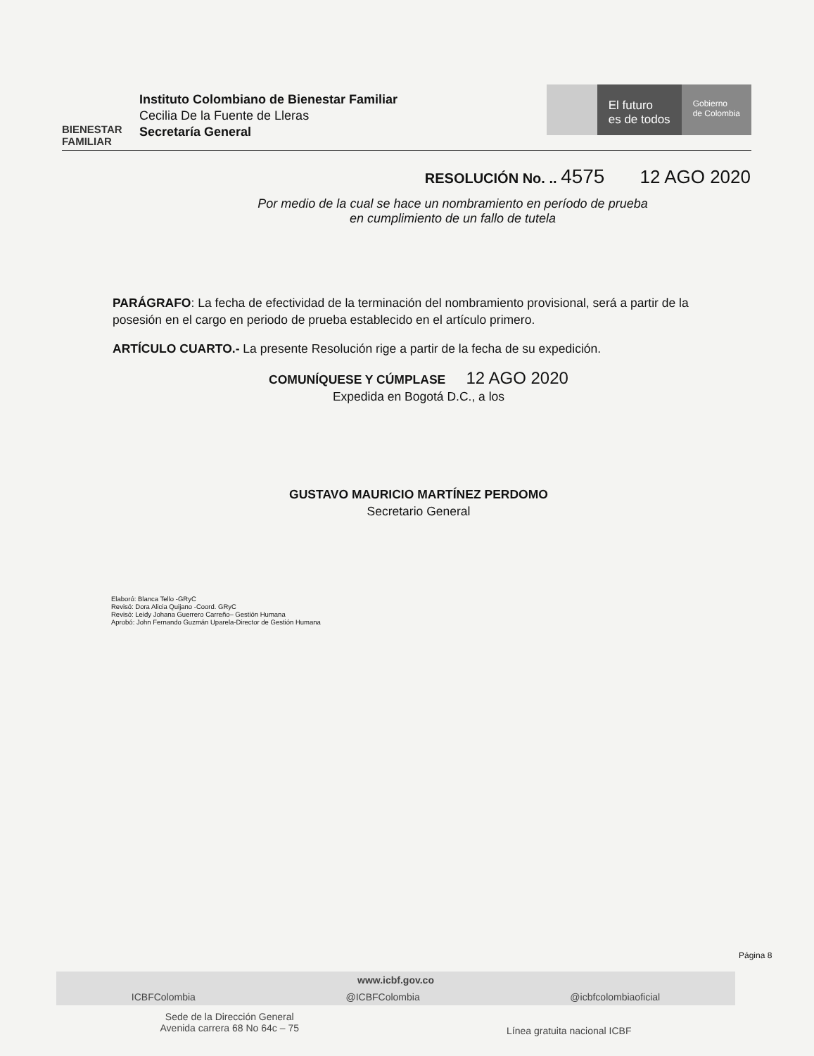BIENESTAR
FAMILIAR
Instituto Colombiano de Bienestar Familiar
Cecilia De la Fuente de Lleras
Secretaría General
El futuro
es de todos
Gobierno
de Colombia
RESOLUCIÓN No. .. 4575 12 AGO 2020
Por medio de la cual se hace un nombramiento en período de prueba
en cumplimiento de un fallo de tutela
PARÁGRAFO: La fecha de efectividad de la terminación del nombramiento provisional, será a partir de la posesión en el cargo en periodo de prueba establecido en el artículo primero.
ARTÍCULO CUARTO.- La presente Resolución rige a partir de la fecha de su expedición.
COMUNÍQUESE Y CÚMPLASE 12 AGO 2020
Expedida en Bogotá D.C., a los
GUSTAVO MAURICIO MARTÍNEZ PERDOMO
Secretario General
Elaboró: Blanca Tello -GRyC
Revisó: Dora Alicia Quijano -Coord. GRyC
Revisó: Leidy Johana Guerrero Carreño– Gestión Humana
Aprobó: John Fernando Guzmán Uparela-Director de Gestión Humana
Página 8
www.icbf.gov.co
ICBFColombia @ICBFColombia @icbfcolombiaoficial
Sede de la Dirección General
Avenida carrera 68 No 64c – 75 Línea gratuita nacional ICBF